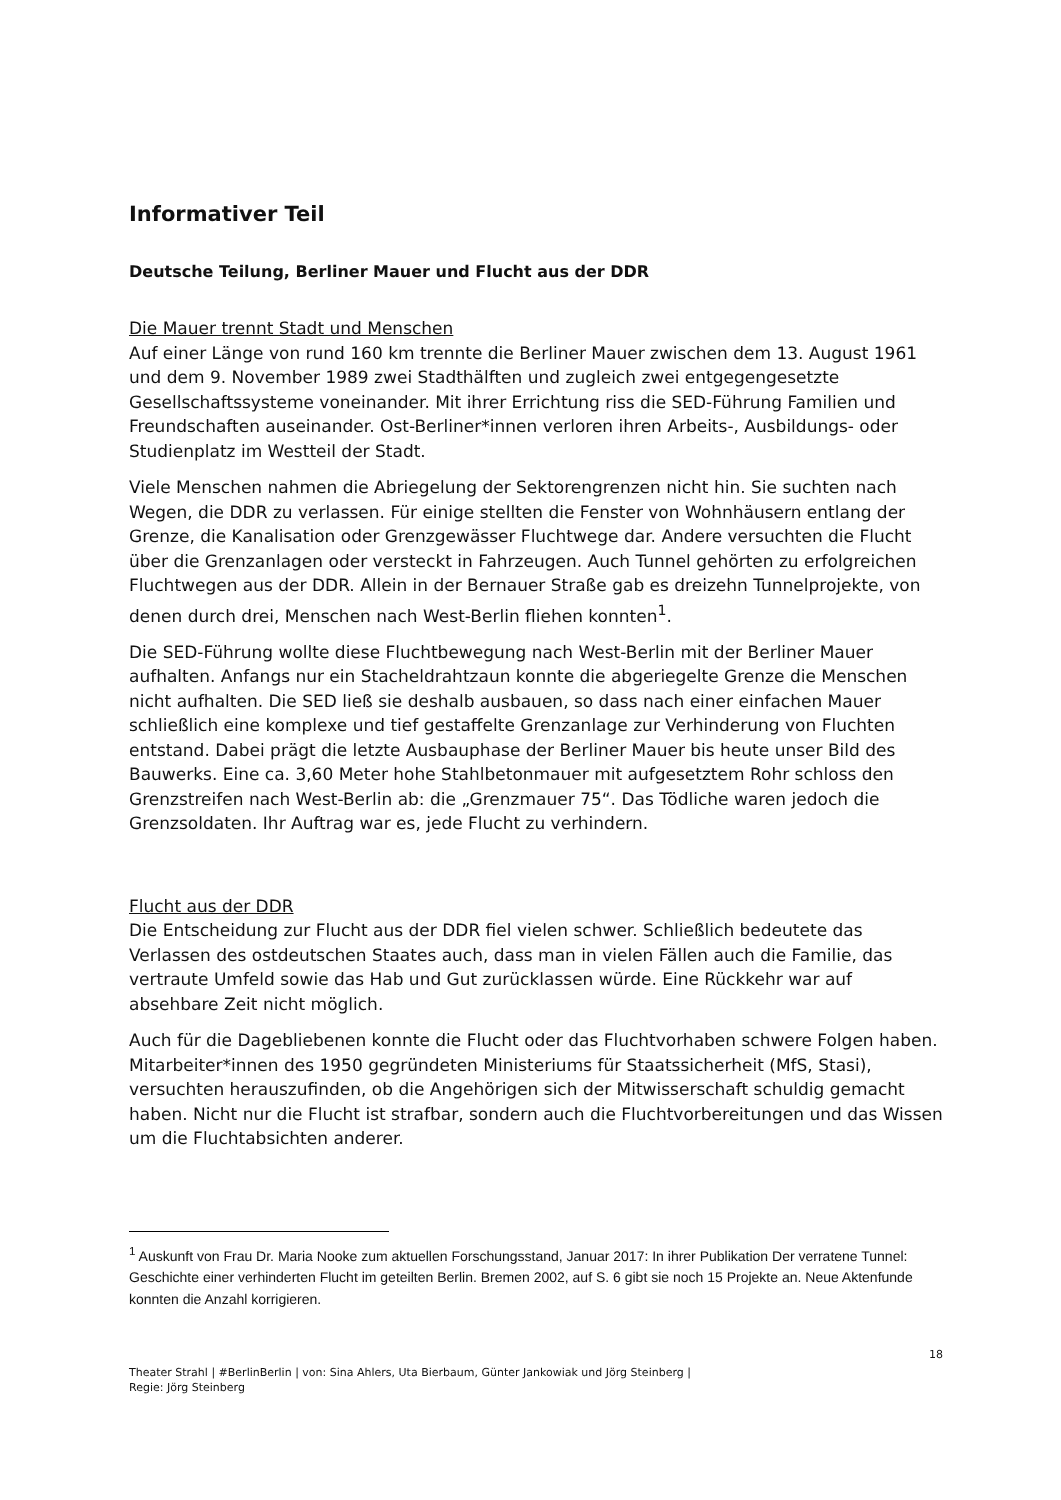Informativer Teil
Deutsche Teilung, Berliner Mauer und Flucht aus der DDR
Die Mauer trennt Stadt und Menschen
Auf einer Länge von rund 160 km trennte die Berliner Mauer zwischen dem 13. August 1961 und dem 9. November 1989 zwei Stadthälften und zugleich zwei entgegengesetzte Gesellschaftssysteme voneinander. Mit ihrer Errichtung riss die SED-Führung Familien und Freundschaften auseinander. Ost-Berliner*innen verloren ihren Arbeits-, Ausbildungs- oder Studienplatz im Westteil der Stadt.
Viele Menschen nahmen die Abriegelung der Sektorengrenzen nicht hin. Sie suchten nach Wegen, die DDR zu verlassen. Für einige stellten die Fenster von Wohnhäusern entlang der Grenze, die Kanalisation oder Grenzgewässer Fluchtwege dar. Andere versuchten die Flucht über die Grenzanlagen oder versteckt in Fahrzeugen. Auch Tunnel gehörten zu erfolgreichen Fluchtwegen aus der DDR. Allein in der Bernauer Straße gab es dreizehn Tunnelprojekte, von denen durch drei, Menschen nach West-Berlin fliehen konnten<sup>1</sup>.
Die SED-Führung wollte diese Fluchtbewegung nach West-Berlin mit der Berliner Mauer aufhalten. Anfangs nur ein Stacheldrahtzaun konnte die abgeriegelte Grenze die Menschen nicht aufhalten. Die SED ließ sie deshalb ausbauen, so dass nach einer einfachen Mauer schließlich eine komplexe und tief gestaffelte Grenzanlage zur Verhinderung von Fluchten entstand. Dabei prägt die letzte Ausbauphase der Berliner Mauer bis heute unser Bild des Bauwerks. Eine ca. 3,60 Meter hohe Stahlbetonmauer mit aufgesetztem Rohr schloss den Grenzstreifen nach West-Berlin ab: die „Grenzmauer 75“. Das Tödliche waren jedoch die Grenzsoldaten. Ihr Auftrag war es, jede Flucht zu verhindern.
Flucht aus der DDR
Die Entscheidung zur Flucht aus der DDR fiel vielen schwer. Schließlich bedeutete das Verlassen des ostdeutschen Staates auch, dass man in vielen Fällen auch die Familie, das vertraute Umfeld sowie das Hab und Gut zurücklassen würde. Eine Rückkehr war auf absehbare Zeit nicht möglich.
Auch für die Dagebliebenen konnte die Flucht oder das Fluchtvorhaben schwere Folgen haben. Mitarbeiter*innen des 1950 gegründeten Ministeriums für Staatssicherheit (MfS, Stasi), versuchten herauszufinden, ob die Angehörigen sich der Mitwisserschaft schuldig gemacht haben. Nicht nur die Flucht ist strafbar, sondern auch die Fluchtvorbereitungen und das Wissen um die Fluchtabsichten anderer.
<sup>1</sup> Auskunft von Frau Dr. Maria Nooke zum aktuellen Forschungsstand, Januar 2017: In ihrer Publikation Der verratene Tunnel: Geschichte einer verhinderten Flucht im geteilten Berlin. Bremen 2002, auf S. 6 gibt sie noch 15 Projekte an. Neue Aktenfunde konnten die Anzahl korrigieren.
18
Theater Strahl | #BerlinBerlin | von: Sina Ahlers, Uta Bierbaum, Günter Jankowiak und Jörg Steinberg |
Regie: Jörg Steinberg